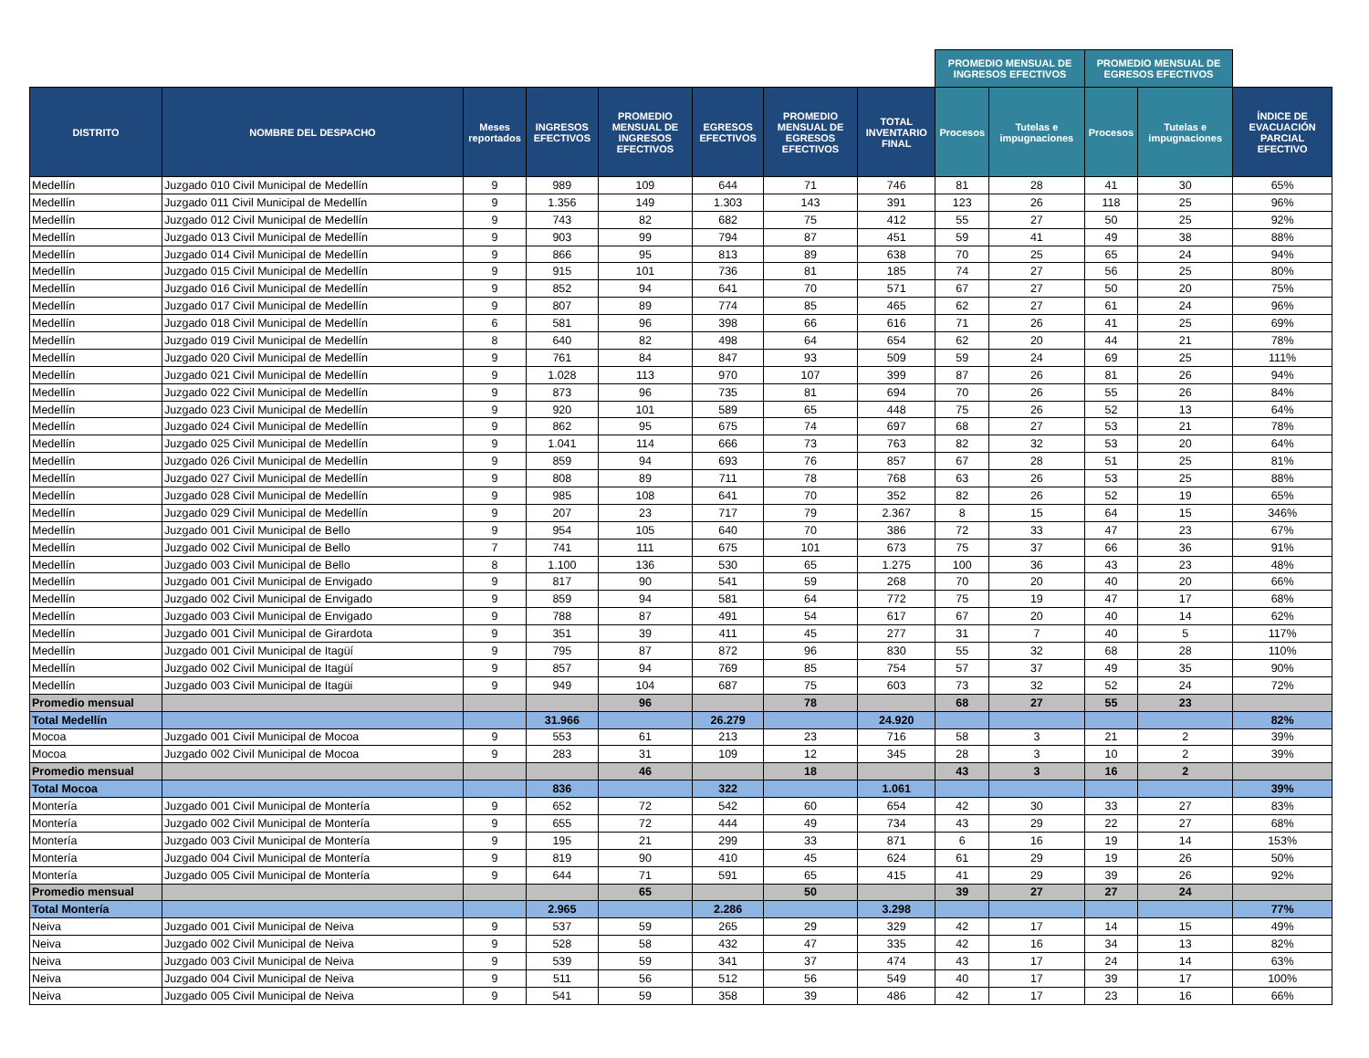| | | | | | | | | PROMEDIO MENSUAL DE INGRESOS EFECTIVOS | | PROMEDIO MENSUAL DE EGRESOS EFECTIVOS | | |
| --- | --- | --- | --- | --- | --- | --- | --- | --- | --- | --- | --- | --- |
| DISTRITO | NOMBRE DEL DESPACHO | Meses reportados | INGRESOS EFECTIVOS | PROMEDIO MENSUAL DE INGRESOS EFECTIVOS | EGRESOS EFECTIVOS | PROMEDIO MENSUAL DE EGRESOS EFECTIVOS | TOTAL INVENTARIO FINAL | Procesos | Tutelas e impugnaciones | Procesos | Tutelas e impugnaciones | ÍNDICE DE EVACUACIÓN PARCIAL EFECTIVO |
| Medellín | Juzgado 010 Civil Municipal de Medellín | 9 | 989 | 109 | 644 | 71 | 746 | 81 | 28 | 41 | 30 | 65% |
| Medellín | Juzgado 011 Civil Municipal de Medellín | 9 | 1.356 | 149 | 1.303 | 143 | 391 | 123 | 26 | 118 | 25 | 96% |
| Medellín | Juzgado 012 Civil Municipal de Medellín | 9 | 743 | 82 | 682 | 75 | 412 | 55 | 27 | 50 | 25 | 92% |
| Medellín | Juzgado 013 Civil Municipal de Medellín | 9 | 903 | 99 | 794 | 87 | 451 | 59 | 41 | 49 | 38 | 88% |
| Medellín | Juzgado 014 Civil Municipal de Medellín | 9 | 866 | 95 | 813 | 89 | 638 | 70 | 25 | 65 | 24 | 94% |
| Medellín | Juzgado 015 Civil Municipal de Medellín | 9 | 915 | 101 | 736 | 81 | 185 | 74 | 27 | 56 | 25 | 80% |
| Medellín | Juzgado 016 Civil Municipal de Medellín | 9 | 852 | 94 | 641 | 70 | 571 | 67 | 27 | 50 | 20 | 75% |
| Medellín | Juzgado 017 Civil Municipal de Medellín | 9 | 807 | 89 | 774 | 85 | 465 | 62 | 27 | 61 | 24 | 96% |
| Medellín | Juzgado 018 Civil Municipal de Medellín | 6 | 581 | 96 | 398 | 66 | 616 | 71 | 26 | 41 | 25 | 69% |
| Medellín | Juzgado 019 Civil Municipal de Medellín | 8 | 640 | 82 | 498 | 64 | 654 | 62 | 20 | 44 | 21 | 78% |
| Medellín | Juzgado 020 Civil Municipal de Medellín | 9 | 761 | 84 | 847 | 93 | 509 | 59 | 24 | 69 | 25 | 111% |
| Medellín | Juzgado 021 Civil Municipal de Medellín | 9 | 1.028 | 113 | 970 | 107 | 399 | 87 | 26 | 81 | 26 | 94% |
| Medellín | Juzgado 022 Civil Municipal de Medellín | 9 | 873 | 96 | 735 | 81 | 694 | 70 | 26 | 55 | 26 | 84% |
| Medellín | Juzgado 023 Civil Municipal de Medellín | 9 | 920 | 101 | 589 | 65 | 448 | 75 | 26 | 52 | 13 | 64% |
| Medellín | Juzgado 024 Civil Municipal de Medellín | 9 | 862 | 95 | 675 | 74 | 697 | 68 | 27 | 53 | 21 | 78% |
| Medellín | Juzgado 025 Civil Municipal de Medellín | 9 | 1.041 | 114 | 666 | 73 | 763 | 82 | 32 | 53 | 20 | 64% |
| Medellín | Juzgado 026 Civil Municipal de Medellín | 9 | 859 | 94 | 693 | 76 | 857 | 67 | 28 | 51 | 25 | 81% |
| Medellín | Juzgado 027 Civil Municipal de Medellín | 9 | 808 | 89 | 711 | 78 | 768 | 63 | 26 | 53 | 25 | 88% |
| Medellín | Juzgado 028 Civil Municipal de Medellín | 9 | 985 | 108 | 641 | 70 | 352 | 82 | 26 | 52 | 19 | 65% |
| Medellín | Juzgado 029 Civil Municipal de Medellín | 9 | 207 | 23 | 717 | 79 | 2.367 | 8 | 15 | 64 | 15 | 346% |
| Medellín | Juzgado 001 Civil Municipal de Bello | 9 | 954 | 105 | 640 | 70 | 386 | 72 | 33 | 47 | 23 | 67% |
| Medellín | Juzgado 002 Civil Municipal de Bello | 7 | 741 | 111 | 675 | 101 | 673 | 75 | 37 | 66 | 36 | 91% |
| Medellín | Juzgado 003 Civil Municipal de Bello | 8 | 1.100 | 136 | 530 | 65 | 1.275 | 100 | 36 | 43 | 23 | 48% |
| Medellín | Juzgado 001 Civil Municipal de Envigado | 9 | 817 | 90 | 541 | 59 | 268 | 70 | 20 | 40 | 20 | 66% |
| Medellín | Juzgado 002 Civil Municipal de Envigado | 9 | 859 | 94 | 581 | 64 | 772 | 75 | 19 | 47 | 17 | 68% |
| Medellín | Juzgado 003 Civil Municipal de Envigado | 9 | 788 | 87 | 491 | 54 | 617 | 67 | 20 | 40 | 14 | 62% |
| Medellín | Juzgado 001 Civil Municipal de Girardota | 9 | 351 | 39 | 411 | 45 | 277 | 31 | 7 | 40 | 5 | 117% |
| Medellín | Juzgado 001 Civil Municipal de Itagüí | 9 | 795 | 87 | 872 | 96 | 830 | 55 | 32 | 68 | 28 | 110% |
| Medellín | Juzgado 002 Civil Municipal de Itagüí | 9 | 857 | 94 | 769 | 85 | 754 | 57 | 37 | 49 | 35 | 90% |
| Medellín | Juzgado 003 Civil Municipal de Itagüi | 9 | 949 | 104 | 687 | 75 | 603 | 73 | 32 | 52 | 24 | 72% |
| Promedio mensual | | | | 96 | | 78 | | 68 | 27 | 55 | 23 | |
| Total Medellín | | | 31.966 | | 26.279 | | 24.920 | | | | | 82% |
| Mocoa | Juzgado 001 Civil Municipal de Mocoa | 9 | 553 | 61 | 213 | 23 | 716 | 58 | 3 | 21 | 2 | 39% |
| Mocoa | Juzgado 002 Civil Municipal de Mocoa | 9 | 283 | 31 | 109 | 12 | 345 | 28 | 3 | 10 | 2 | 39% |
| Promedio mensual | | | | 46 | | 18 | | 43 | 3 | 16 | 2 | |
| Total Mocoa | | | 836 | | 322 | | 1.061 | | | | | 39% |
| Montería | Juzgado 001 Civil Municipal de Montería | 9 | 652 | 72 | 542 | 60 | 654 | 42 | 30 | 33 | 27 | 83% |
| Montería | Juzgado 002 Civil Municipal de Montería | 9 | 655 | 72 | 444 | 49 | 734 | 43 | 29 | 22 | 27 | 68% |
| Montería | Juzgado 003 Civil Municipal de Montería | 9 | 195 | 21 | 299 | 33 | 871 | 6 | 16 | 19 | 14 | 153% |
| Montería | Juzgado 004 Civil Municipal de Montería | 9 | 819 | 90 | 410 | 45 | 624 | 61 | 29 | 19 | 26 | 50% |
| Montería | Juzgado 005 Civil Municipal de Montería | 9 | 644 | 71 | 591 | 65 | 415 | 41 | 29 | 39 | 26 | 92% |
| Promedio mensual | | | | 65 | | 50 | | 39 | 27 | 27 | 24 | |
| Total Montería | | | 2.965 | | 2.286 | | 3.298 | | | | | 77% |
| Neiva | Juzgado 001 Civil Municipal de Neiva | 9 | 537 | 59 | 265 | 29 | 329 | 42 | 17 | 14 | 15 | 49% |
| Neiva | Juzgado 002 Civil Municipal de Neiva | 9 | 528 | 58 | 432 | 47 | 335 | 42 | 16 | 34 | 13 | 82% |
| Neiva | Juzgado 003 Civil Municipal de Neiva | 9 | 539 | 59 | 341 | 37 | 474 | 43 | 17 | 24 | 14 | 63% |
| Neiva | Juzgado 004 Civil Municipal de Neiva | 9 | 511 | 56 | 512 | 56 | 549 | 40 | 17 | 39 | 17 | 100% |
| Neiva | Juzgado 005 Civil Municipal de Neiva | 9 | 541 | 59 | 358 | 39 | 486 | 42 | 17 | 23 | 16 | 66% |